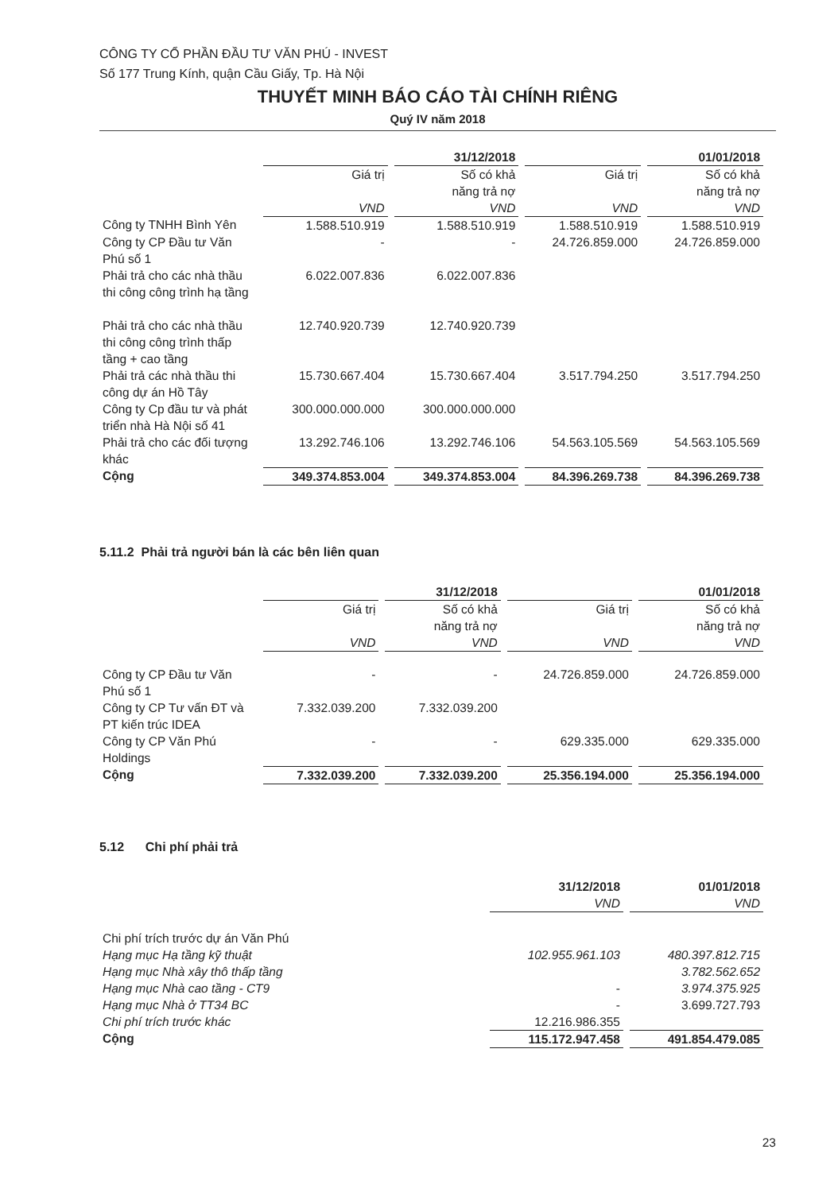CÔNG TY CỔ PHẦN ĐẦU TƯ VĂN PHÚ - INVEST
Số 177 Trung Kính, quận Cầu Giấy, Tp. Hà Nội
THUYẾT MINH BÁO CÁO TÀI CHÍNH RIÊNG
Quý IV năm 2018
| | 31/12/2018 | | 01/01/2018 | |
| --- | --- | --- | --- | --- |
| | Giá trị VND | Số có khả năng trả nợ VND | Giá trị VND | Số có khả năng trả nợ VND |
| Công ty TNHH Bình Yên | 1.588.510.919 | 1.588.510.919 | 1.588.510.919 | 1.588.510.919 |
| Công ty CP Đầu tư Văn Phú số 1 | - | - | 24.726.859.000 | 24.726.859.000 |
| Phải trả cho các nhà thầu thi công công trình hạ tầng | 6.022.007.836 | 6.022.007.836 | | |
| Phải trả cho các nhà thầu thi công công trình thấp tầng + cao tầng | 12.740.920.739 | 12.740.920.739 | | |
| Phải trả các nhà thầu thi công dự án Hồ Tây | 15.730.667.404 | 15.730.667.404 | 3.517.794.250 | 3.517.794.250 |
| Công ty Cp đầu tư và phát triển nhà Hà Nội số 41 | 300.000.000.000 | 300.000.000.000 | | |
| Phải trả cho các đối tượng khác | 13.292.746.106 | 13.292.746.106 | 54.563.105.569 | 54.563.105.569 |
| Cộng | 349.374.853.004 | 349.374.853.004 | 84.396.269.738 | 84.396.269.738 |
5.11.2 Phải trả người bán là các bên liên quan
| | 31/12/2018 | | 01/01/2018 | |
| --- | --- | --- | --- | --- |
| | Giá trị VND | Số có khả năng trả nợ VND | Giá trị VND | Số có khả năng trả nợ VND |
| Công ty CP Đầu tư Văn Phú số 1 | - | - | 24.726.859.000 | 24.726.859.000 |
| Công ty CP Tư vấn ĐT và PT kiến trúc IDEA | 7.332.039.200 | 7.332.039.200 | | |
| Công ty CP Văn Phú Holdings | - | - | 629.335.000 | 629.335.000 |
| Cộng | 7.332.039.200 | 7.332.039.200 | 25.356.194.000 | 25.356.194.000 |
5.12 Chi phí phải trả
| | 31/12/2018 VND | 01/01/2018 VND |
| --- | --- | --- |
| Chi phí trích trước dự án Văn Phú | | |
| Hạng mục Hạ tầng kỹ thuật | 102.955.961.103 | 480.397.812.715 |
| Hạng mục Nhà xây thô thấp tầng | | 3.782.562.652 |
| Hạng mục Nhà cao tầng - CT9 | - | 3.974.375.925 |
| Hạng mục Nhà ở TT34 BC | - | 3.699.727.793 |
| Chi phí trích trước khác | 12.216.986.355 | |
| Cộng | 115.172.947.458 | 491.854.479.085 |
23